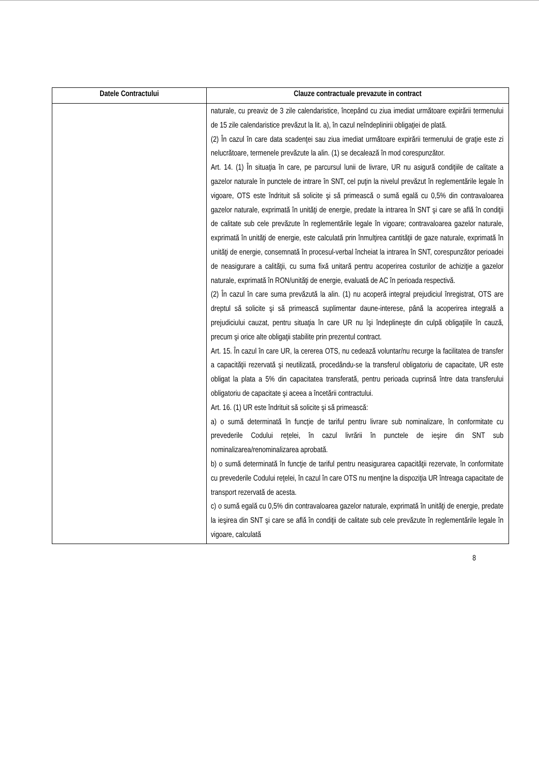| Datele Contractului | Clauze contractuale prevazute in contract |
| --- | --- |
| | naturale, cu preaviz de 3 zile calendaristice, începând cu ziua imediat următoare expirării termenului de 15 zile calendaristice prevăzut la lit. a), în cazul neîndeplinirii obligaţiei de plată. (2) În cazul în care data scadenţei sau ziua imediat următoare expirării termenului de graţie este zi nelucrătoare, termenele prevăzute la alin. (1) se decalează în mod corespunzător. Art. 14. (1) În situaţia în care, pe parcursul lunii de livrare, UR nu asigură condiţiile de calitate a gazelor naturale în punctele de intrare în SNT, cel puţin la nivelul prevăzut în reglementările legale în vigoare, OTS este îndrituit să solicite şi să primească o sumă egală cu 0,5% din contravaloarea gazelor naturale, exprimată în unităţi de energie, predate la intrarea în SNT şi care se află în condiţii de calitate sub cele prevăzute în reglementările legale în vigoare; contravaloarea gazelor naturale, exprimată în unităţi de energie, este calculată prin înmulţirea cantităţii de gaze naturale, exprimată în unităţi de energie, consemnată în procesul-verbal încheiat la intrarea în SNT, corespunzător perioadei de neasigurare a calităţii, cu suma fixă unitară pentru acoperirea costurilor de achiziţie a gazelor naturale, exprimată în RON/unităţi de energie, evaluată de AC în perioada respectivă. (2) În cazul în care suma prevăzută la alin. (1) nu acoperă integral prejudiciul înregistrat, OTS are dreptul să solicite şi să primească suplimentar daune-interese, până la acoperirea integrală a prejudiciului cauzat, pentru situaţia în care UR nu îşi îndeplineşte din culpă obligaţiile în cauză, precum şi orice alte obligaţii stabilite prin prezentul contract. Art. 15. În cazul în care UR, la cererea OTS, nu cedează voluntar/nu recurge la facilitatea de transfer a capacităţii rezervată şi neutilizată, procedându-se la transferul obligatoriu de capacitate, UR este obligat la plata a 5% din capacitatea transferată, pentru perioada cuprinsă între data transferului obligatoriu de capacitate şi aceea a încetării contractului. Art. 16. (1) UR este îndrituit să solicite şi să primească: a) o sumă determinată în funcţie de tariful pentru livrare sub nominalizare, în conformitate cu prevederile Codului reţelei, în cazul livrării în punctele de ieşire din SNT sub nominalizarea/renominalizarea aprobată. b) o sumă determinată în funcţie de tariful pentru neasigurarea capacităţii rezervate, în conformitate cu prevederile Codului reţelei, în cazul în care OTS nu menţine la dispoziţia UR întreaga capacitate de transport rezervată de acesta. c) o sumă egală cu 0,5% din contravaloarea gazelor naturale, exprimată în unităţi de energie, predate la ieşirea din SNT şi care se află în condiţii de calitate sub cele prevăzute în reglementările legale în vigoare, calculată |
8